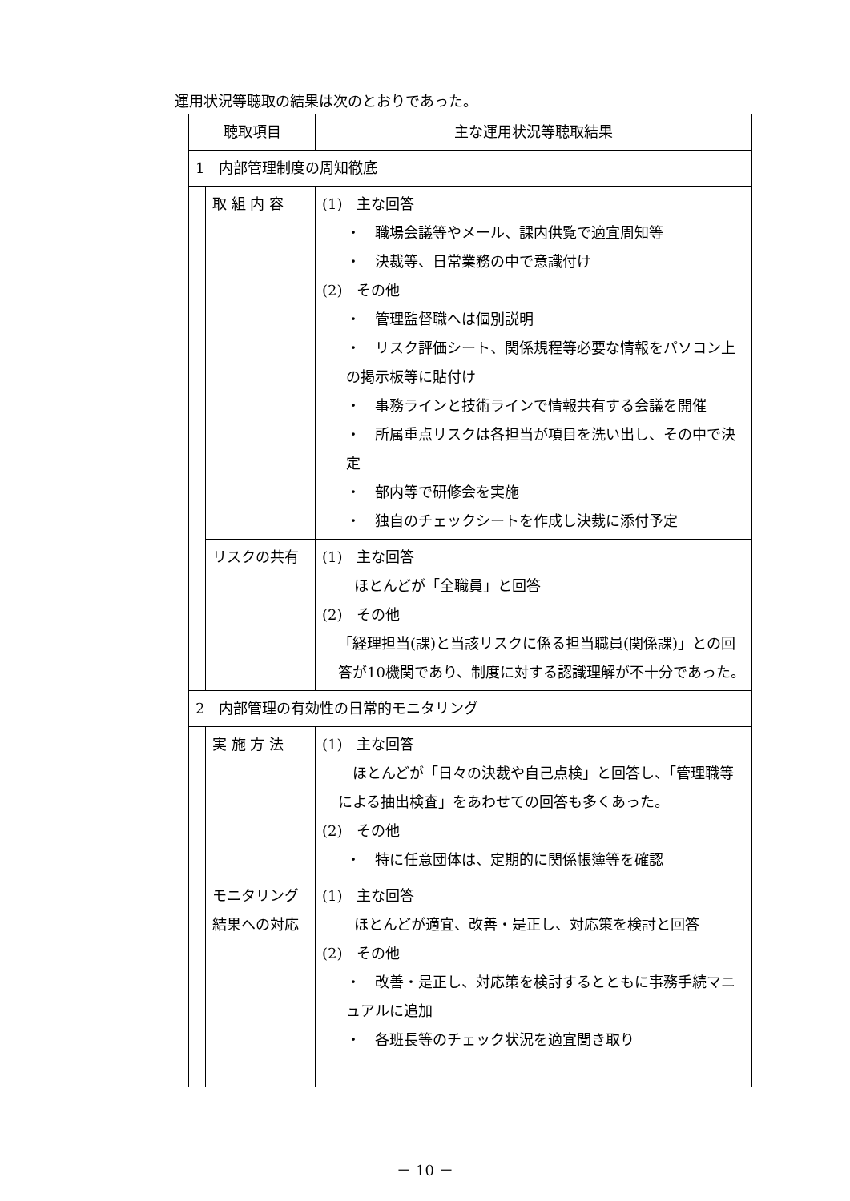運用状況等聴取の結果は次のとおりであった。
| 聴取項目 | | 主な運用状況等聴取結果 |
| --- | --- | --- |
| 1 内部管理制度の周知徹底 | | |
| | 取 組 内 容 | (1) 主な回答 ・ 職場会議等やメール、課内供覧で適宜周知等 ・ 決裁等、日常業務の中で意識付け (2) その他 ・ 管理監督職へは個別説明 ・ リスク評価シート、関係規程等必要な情報をパソコン上の掲示板等に貼付け ・ 事務ラインと技術ラインで情報共有する会議を開催 ・ 所属重点リスクは各担当が項目を洗い出し、その中で決定 ・ 部内等で研修会を実施 ・ 独自のチェックシートを作成し決裁に添付予定 |
| | リスクの共有 | (1) 主な回答 ほとんどが「全職員」と回答 (2) その他 「経理担当(課)と当該リスクに係る担当職員(関係課)」との回答が10機関であり、制度に対する認識理解が不十分であった。 |
| 2 内部管理の有効性の日常的モニタリング | | |
| | 実 施 方 法 | (1) 主な回答 ほとんどが「日々の決裁や自己点検」と回答し、「管理職等による抽出検査」をあわせての回答も多くあった。 (2) その他 ・ 特に任意団体は、定期的に関係帳簿等を確認 |
| | モニタリング 結果への対応 | (1) 主な回答 ほとんどが適宜、改善・是正し、対応策を検討と回答 (2) その他 ・ 改善・是正し、対応策を検討するとともに事務手続マニュアルに追加 ・ 各班長等のチェック状況を適宜聞き取り |
－ 10 －